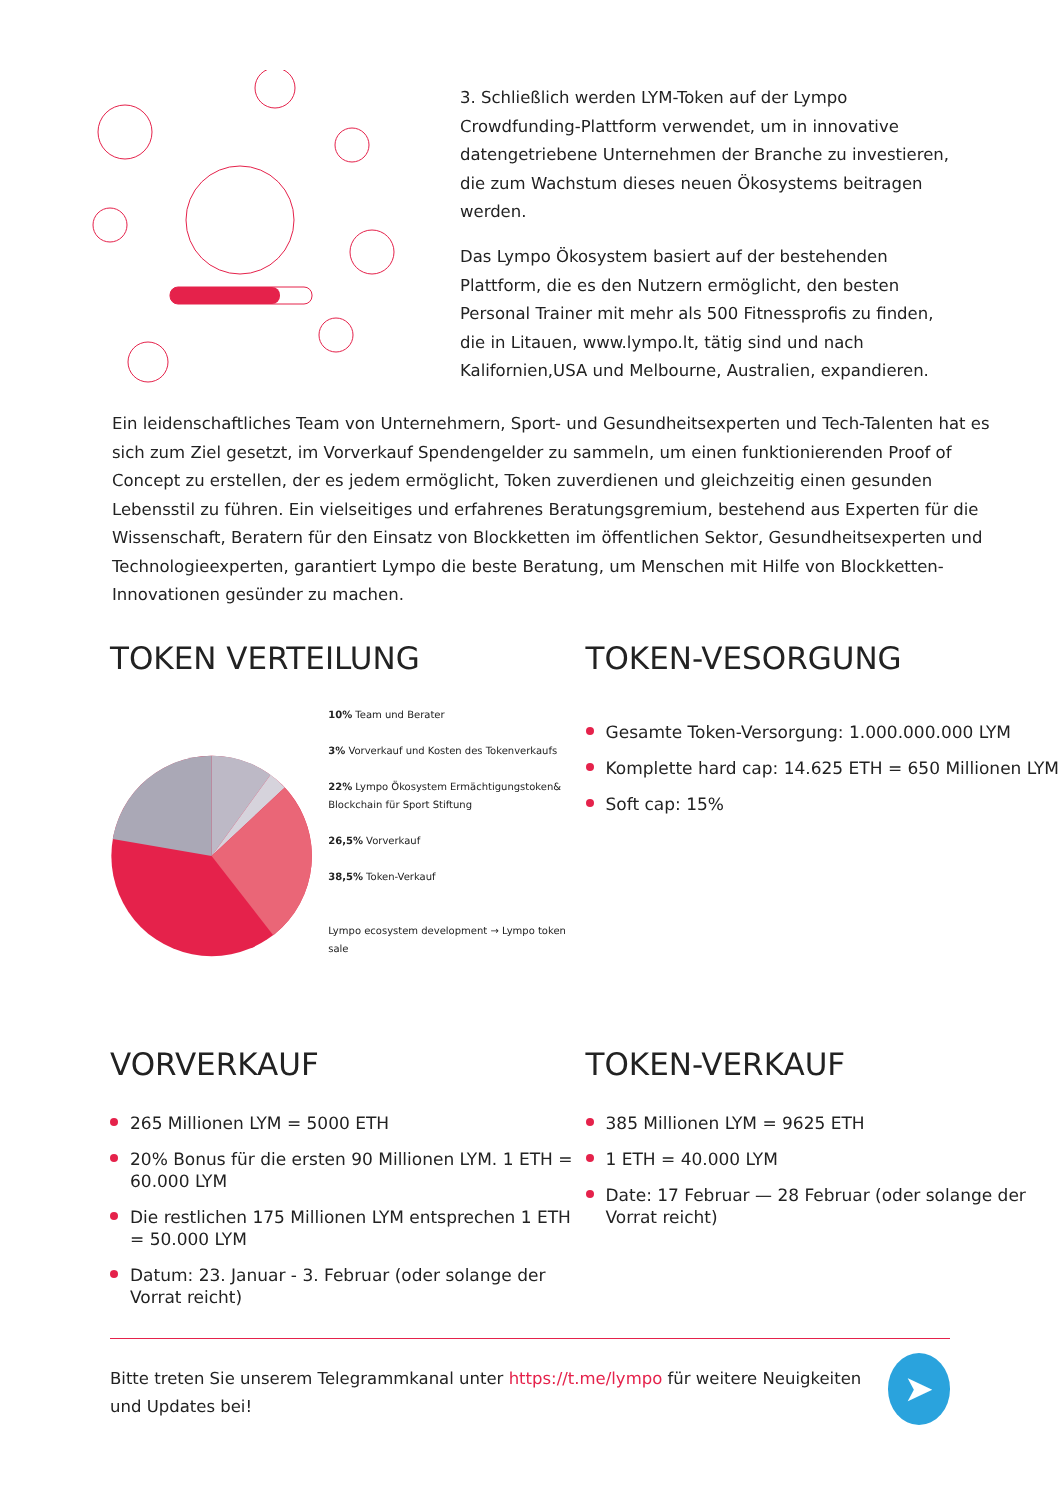3. Schließlich werden LYM-Token auf der Lympo Crowdfunding-Plattform verwendet, um in innovative datengetriebene Unternehmen der Branche zu investieren, die zum Wachstum dieses neuen Ökosystems beitragen werden.
Das Lympo Ökosystem basiert auf der bestehenden Plattform, die es den Nutzern ermöglicht, den besten Personal Trainer mit mehr als 500 Fitnessprofis zu finden, die in Litauen, www.lympo.lt, tätig sind und nach Kalifornien,USA und Melbourne, Australien, expandieren.
Ein leidenschaftliches Team von Unternehmern, Sport- und Gesundheitsexperten und Tech-Talenten hat es sich zum Ziel gesetzt, im Vorverkauf Spendengelder zu sammeln, um einen funktionierenden Proof of Concept zu erstellen, der es jedem ermöglicht, Token zuverdienen und gleichzeitig einen gesunden Lebensstil zu führen. Ein vielseitiges und erfahrenes Beratungsgremium, bestehend aus Experten für die Wissenschaft, Beratern für den Einsatz von Blockketten im öffentlichen Sektor, Gesundheitsexperten und Technologieexperten, garantiert Lympo die beste Beratung, um Menschen mit Hilfe von Blockketten-Innovationen gesünder zu machen.
TOKEN VERTEILUNG
10% Team und Berater
3% Vorverkauf und Kosten des Tokenverkaufs
22% Lympo Ökosystem Ermächtigungstoken& Blockchain für Sport Stiftung
26,5% Vorverkauf
38,5% Token-Verkauf
Lympo ecosystem development → Lympo token sale
TOKEN-VESORGUNG
Gesamte Token-Versorgung: 1.000.000.000 LYM
Komplette hard cap: 14.625 ETH = 650 Millionen LYM
Soft cap: 15%
VORVERKAUF
265 Millionen LYM = 5000 ETH
20% Bonus für die ersten 90 Millionen LYM. 1 ETH = 60.000 LYM
Die restlichen 175 Millionen LYM entsprechen 1 ETH = 50.000 LYM
Datum: 23. Januar - 3. Februar (oder solange der Vorrat reicht)
TOKEN-VERKAUF
385 Millionen LYM = 9625 ETH
1 ETH = 40.000 LYM
Date: 17 Februar — 28 Februar (oder solange der Vorrat reicht)
Bitte treten Sie unserem Telegrammkanal unter https://t.me/lympo für weitere Neuigkeiten und Updates bei!
➤